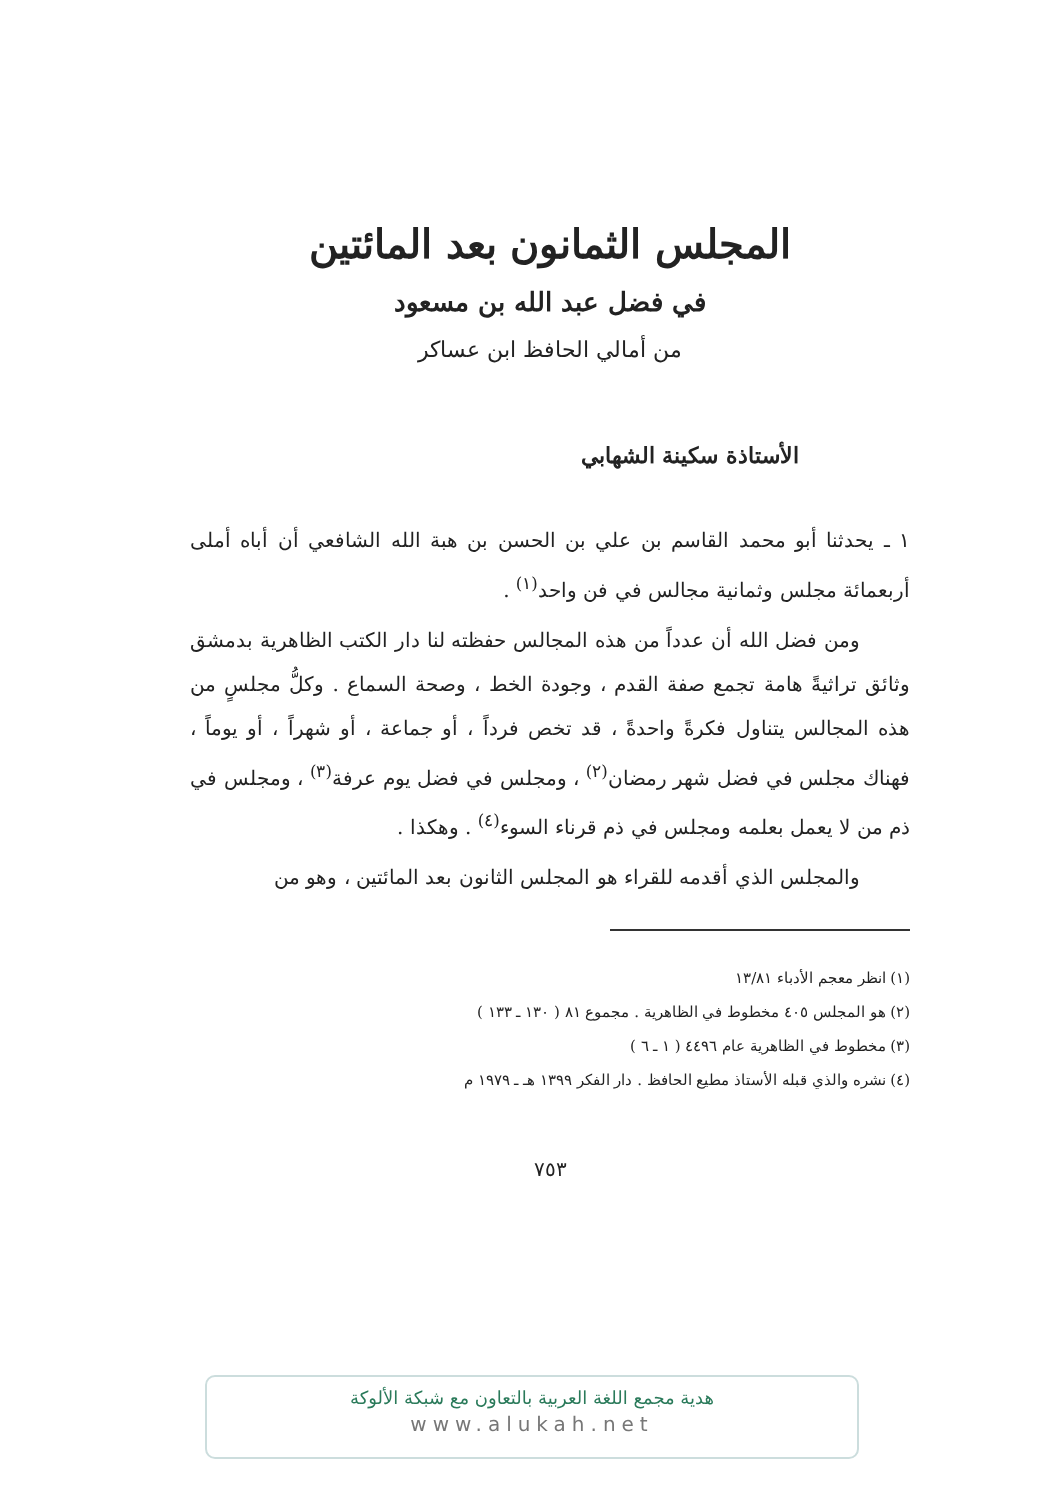المجلس الثمانون بعد المائتين
في فضل عبد الله بن مسعود
من أمالي الحافظ ابن عساكر
الأستاذة سكينة الشهابي
١ ـ يحدثنا أبو محمد القاسم بن علي بن الحسن بن هبة الله الشافعي أن أباه أملى أربعمائة مجلس وثمانية مجالس في فن واحد<sup>(١)</sup> .
ومن فضل الله أن عدداً من هذه المجالس حفظته لنا دار الكتب الظاهرية بدمشق وثائق تراثيةً هامة تجمع صفة القدم ، وجودة الخط ، وصحة السماع . وكلُّ مجلسٍ من هذه المجالس يتناول فكرةً واحدةً ، قد تخص فرداً ، أو جماعة ، أو شهراً ، أو يوماً ، فهناك مجلس في فضل شهر رمضان<sup>(٢)</sup> ، ومجلس في فضل يوم عرفة<sup>(٣)</sup> ، ومجلس في ذم من لا يعمل بعلمه ومجلس في ذم قرناء السوء<sup>(٤)</sup> . وهكذا .
والمجلس الذي أقدمه للقراء هو المجلس الثانون بعد المائتين ، وهو من
(١) انظر معجم الأدباء ١٣/٨١
(٢) هو المجلس ٤٠٥ مخطوط في الظاهرية . مجموع ٨١ ( ١٣٠ ـ ١٣٣ )
(٣) مخطوط في الظاهرية عام ٤٤٩٦ ( ١ ـ ٦ )
(٤) نشره والذي قبله الأستاذ مطيع الحافظ . دار الفكر ١٣٩٩ هـ ـ ١٩٧٩ م
٧٥٣
هدية مجمع اللغة العربية بالتعاون مع شبكة الألوكة
www.alukah.net